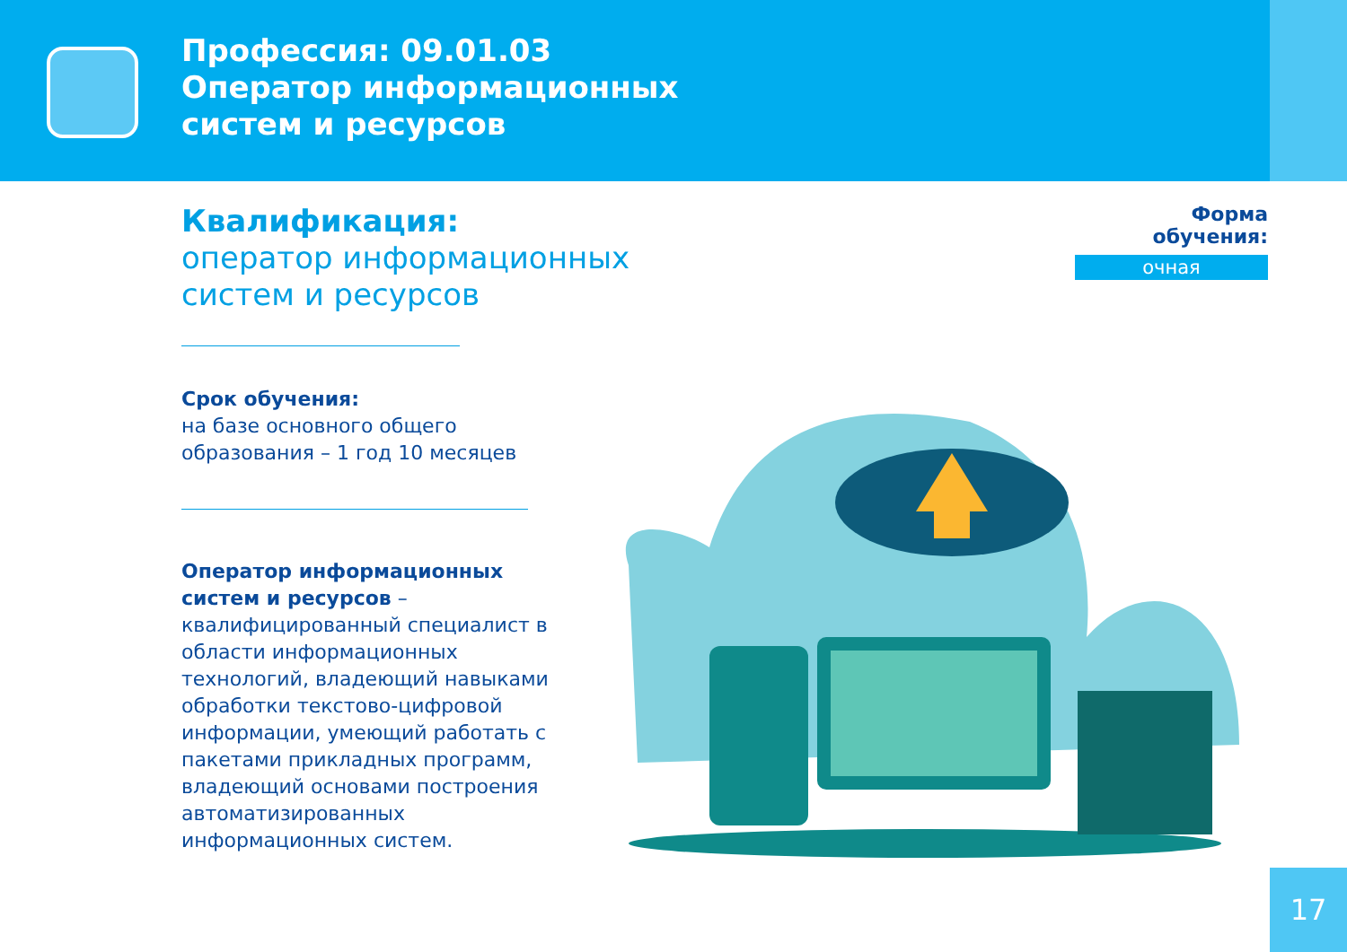Профессия: 09.01.03
Оператор информационных
систем и ресурсов
Квалификация:
оператор информационных
систем и ресурсов
Форма обучения:
очная
Срок обучения:
на базе основного общего образования – 1 год 10 месяцев
Оператор информационных систем и ресурсов – квалифицированный специалист в области информационных технологий, владеющий навыками обработки текстово-цифровой информации, умеющий работать с пакетами прикладных программ, владеющий основами построения автоматизированных информационных систем.
17